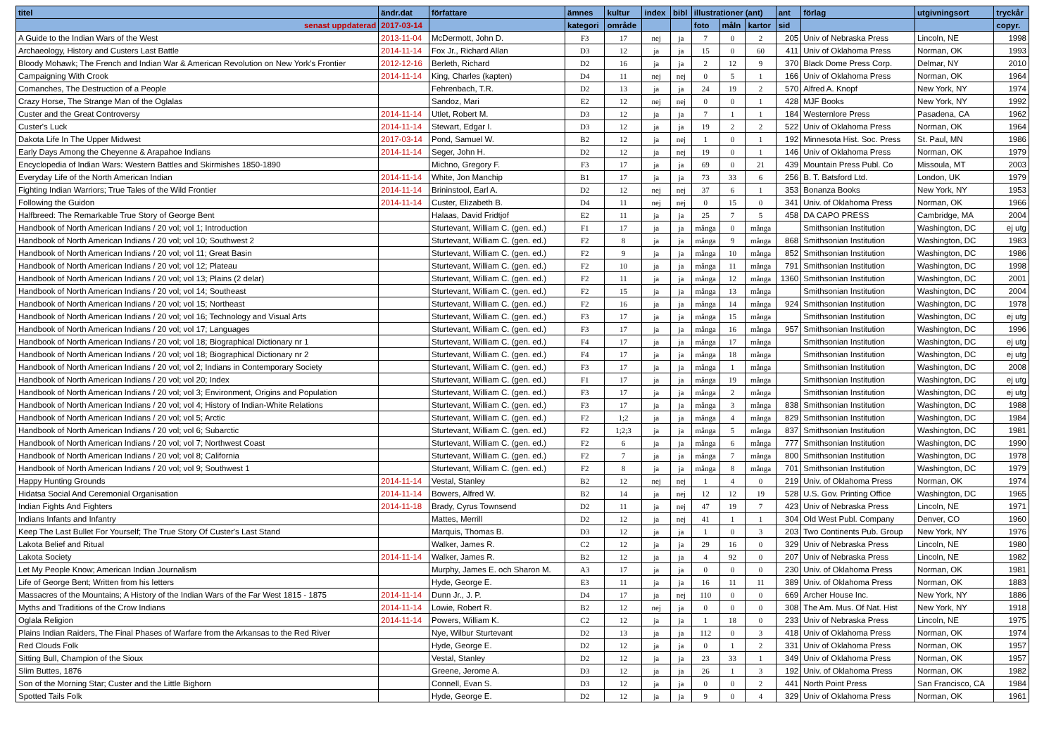| titel | ändr.dat | författare | ämnes | kultur | index | bibl | illustrationer (ant) | | | ant | förlag | utgivningsort | tryckår |
| --- | --- | --- | --- | --- | --- | --- | --- | --- | --- | --- | --- | --- | --- |
| senast uppdaterad | 2017-03-14 | | kategori | område | | | foto | måln | kartor | sid | | | copyr. |
| A Guide to the Indian Wars of the West | 2013-11-04 | McDermott, John D. | F3 | 17 | nej | ja | 7 | 0 | 2 | 205 | Univ of Nebraska Press | Lincoln, NE | 1998 |
| Archaeology, History and Custers Last Battle | 2014-11-14 | Fox Jr., Richard Allan | D3 | 12 | ja | ja | 15 | 0 | 60 | 411 | Univ of Oklahoma Press | Norman, OK | 1993 |
| Bloody Mohawk; The French and Indian War & American Revolution on New York's Frontier | 2012-12-16 | Berleth, Richard | D2 | 16 | ja | ja | 2 | 12 | 9 | 370 | Black Dome Press Corp. | Delmar, NY | 2010 |
| Campaigning With Crook | 2014-11-14 | King, Charles (kapten) | D4 | 11 | nej | nej | 0 | 5 | 1 | 166 | Univ of Oklahoma Press | Norman, OK | 1964 |
| Comanches, The Destruction of a People | | Fehrenbach, T.R. | D2 | 13 | ja | ja | 24 | 19 | 2 | 570 | Alfred A. Knopf | New York, NY | 1974 |
| Crazy Horse, The Strange Man of the Oglalas | | Sandoz, Mari | E2 | 12 | nej | nej | 0 | 0 | 1 | 428 | MJF Books | New York, NY | 1992 |
| Custer and the Great Controversy | 2014-11-14 | Utlet, Robert M. | D3 | 12 | ja | ja | 7 | 1 | 1 | 184 | Westernlore Press | Pasadena, CA | 1962 |
| Custer's Luck | 2014-11-14 | Stewart, Edgar I. | D3 | 12 | ja | ja | 19 | 2 | 2 | 522 | Univ of Oklahoma Press | Norman, OK | 1964 |
| Dakota Life In The Upper Midwest | 2017-03-14 | Pond, Samuel W. | B2 | 12 | ja | nej | 1 | 0 | 1 | 192 | Minnesota Hist. Soc. Press | St. Paul, MN | 1986 |
| Early Days Among the Cheyenne & Arapahoe Indians | 2014-11-14 | Seger, John H. | D2 | 12 | ja | nej | 19 | 0 | 1 | 146 | Univ of Oklahoma Press | Norman, OK | 1979 |
| Encyclopedia of Indian Wars: Western Battles and Skirmishes 1850-1890 | | Michno, Gregory F. | F3 | 17 | ja | ja | 69 | 0 | 21 | 439 | Mountain Press Publ. Co | Missoula, MT | 2003 |
| Everyday Life of the North American Indian | 2014-11-14 | White, Jon Manchip | B1 | 17 | ja | ja | 73 | 33 | 6 | 256 | B. T. Batsford Ltd. | London, UK | 1979 |
| Fighting Indian Warriors; True Tales of the Wild Frontier | 2014-11-14 | Brininstool, Earl A. | D2 | 12 | nej | nej | 37 | 6 | 1 | 353 | Bonanza Books | New York, NY | 1953 |
| Following the Guidon | 2014-11-14 | Custer, Elizabeth B. | D4 | 11 | nej | nej | 0 | 15 | 0 | 341 | Univ. of Oklahoma Press | Norman, OK | 1966 |
| Halfbreed: The Remarkable True Story of George Bent | | Halaas, David Fridtjof | E2 | 11 | ja | ja | 25 | 7 | 5 | 458 | DA CAPO PRESS | Cambridge, MA | 2004 |
| Handbook of North American Indians / 20 vol; vol 1; Introduction | | Sturtevant, William C. (gen. ed.) | F1 | 17 | ja | ja | många | 0 | många | | Smithsonian Institution | Washington, DC | ej utg |
| Handbook of North American Indians / 20 vol; vol 10; Southwest 2 | | Sturtevant, William C. (gen. ed.) | F2 | 8 | ja | ja | många | 9 | många | 868 | Smithsonian Institution | Washington, DC | 1983 |
| Handbook of North American Indians / 20 vol; vol 11; Great Basin | | Sturtevant, William C. (gen. ed.) | F2 | 9 | ja | ja | många | 10 | många | 852 | Smithsonian Institution | Washington, DC | 1986 |
| Handbook of North American Indians / 20 vol; vol 12; Plateau | | Sturtevant, William C. (gen. ed.) | F2 | 10 | ja | ja | många | 11 | många | 791 | Smithsonian Institution | Washington, DC | 1998 |
| Handbook of North American Indians / 20 vol; vol 13; Plains (2 delar) | | Sturtevant, William C. (gen. ed.) | F2 | 11 | ja | ja | många | 12 | många | 1360 | Smithsonian Institution | Washington, DC | 2001 |
| Handbook of North American Indians / 20 vol; vol 14; Southeast | | Sturtevant, William C. (gen. ed.) | F2 | 15 | ja | ja | många | 13 | många | | Smithsonian Institution | Washington, DC | 2004 |
| Handbook of North American Indians / 20 vol; vol 15; Northeast | | Sturtevant, William C. (gen. ed.) | F2 | 16 | ja | ja | många | 14 | många | 924 | Smithsonian Institution | Washington, DC | 1978 |
| Handbook of North American Indians / 20 vol; vol 16; Technology and Visual Arts | | Sturtevant, William C. (gen. ed.) | F3 | 17 | ja | ja | många | 15 | många | | Smithsonian Institution | Washington, DC | ej utg |
| Handbook of North American Indians / 20 vol; vol 17; Languages | | Sturtevant, William C. (gen. ed.) | F3 | 17 | ja | ja | många | 16 | många | 957 | Smithsonian Institution | Washington, DC | 1996 |
| Handbook of North American Indians / 20 vol; vol 18; Biographical Dictionary nr 1 | | Sturtevant, William C. (gen. ed.) | F4 | 17 | ja | ja | många | 17 | många | | Smithsonian Institution | Washington, DC | ej utg |
| Handbook of North American Indians / 20 vol; vol 18; Biographical Dictionary nr 2 | | Sturtevant, William C. (gen. ed.) | F4 | 17 | ja | ja | många | 18 | många | | Smithsonian Institution | Washington, DC | ej utg |
| Handbook of North American Indians / 20 vol; vol 2; Indians in Contemporary Society | | Sturtevant, William C. (gen. ed.) | F3 | 17 | ja | ja | många | 1 | många | | Smithsonian Institution | Washington, DC | 2008 |
| Handbook of North American Indians / 20 vol; vol 20; Index | | Sturtevant, William C. (gen. ed.) | F1 | 17 | ja | ja | många | 19 | många | | Smithsonian Institution | Washington, DC | ej utg |
| Handbook of North American Indians / 20 vol; vol 3; Environment, Origins and Population | | Sturtevant, William C. (gen. ed.) | F3 | 17 | ja | ja | många | 2 | många | | Smithsonian Institution | Washington, DC | ej utg |
| Handbook of North American Indians / 20 vol; vol 4; History of Indian-White Relations | | Sturtevant, William C. (gen. ed.) | F3 | 17 | ja | ja | många | 3 | många | 838 | Smithsonian Institution | Washington, DC | 1988 |
| Handbook of North American Indians / 20 vol; vol 5; Arctic | | Sturtevant, William C. (gen. ed.) | F2 | 1;2 | ja | ja | många | 4 | många | 829 | Smithsonian Institution | Washington, DC | 1984 |
| Handbook of North American Indians / 20 vol; vol 6; Subarctic | | Sturtevant, William C. (gen. ed.) | F2 | 1;2;3 | ja | ja | många | 5 | många | 837 | Smithsonian Institution | Washington, DC | 1981 |
| Handbook of North American Indians / 20 vol; vol 7; Northwest Coast | | Sturtevant, William C. (gen. ed.) | F2 | 6 | ja | ja | många | 6 | många | 777 | Smithsonian Institution | Washington, DC | 1990 |
| Handbook of North American Indians / 20 vol; vol 8; California | | Sturtevant, William C. (gen. ed.) | F2 | 7 | ja | ja | många | 7 | många | 800 | Smithsonian Institution | Washington, DC | 1978 |
| Handbook of North American Indians / 20 vol; vol 9; Southwest 1 | | Sturtevant, William C. (gen. ed.) | F2 | 8 | ja | ja | många | 8 | många | 701 | Smithsonian Institution | Washington, DC | 1979 |
| Happy Hunting Grounds | 2014-11-14 | Vestal, Stanley | B2 | 12 | nej | nej | 1 | 4 | 0 | 219 | Univ. of Oklahoma Press | Norman, OK | 1974 |
| Hidatsa Social And Ceremonial Organisation | 2014-11-14 | Bowers, Alfred W. | B2 | 14 | ja | nej | 12 | 12 | 19 | 528 | U.S. Gov. Printing Office | Washington, DC | 1965 |
| Indian Fights And Fighters | 2014-11-18 | Brady, Cyrus Townsend | D2 | 11 | ja | nej | 47 | 19 | 7 | 423 | Univ of Nebraska Press | Lincoln, NE | 1971 |
| Indians Infants and Infantry | | Mattes, Merrill | D2 | 12 | ja | nej | 41 | 1 | 1 | 304 | Old West Publ. Company | Denver, CO | 1960 |
| Keep The Last Bullet For Yourself; The True Story Of Custer's Last Stand | | Marquis, Thomas B. | D3 | 12 | ja | ja | 1 | 0 | 3 | 203 | Two Continents Pub. Group | New York, NY | 1976 |
| Lakota Belief and Ritual | | Walker, James R. | C2 | 12 | ja | ja | 29 | 16 | 0 | 329 | Univ of Nebraska Press | Lincoln, NE | 1980 |
| Lakota Society | 2014-11-14 | Walker, James R. | B2 | 12 | ja | ja | 4 | 92 | 0 | 207 | Univ of Nebraska Press | Lincoln, NE | 1982 |
| Let My People Know; American Indian Journalism | | Murphy, James E. och Sharon M. | A3 | 17 | ja | ja | 0 | 0 | 0 | 230 | Univ. of Oklahoma Press | Norman, OK | 1981 |
| Life of George Bent; Written from his letters | | Hyde, George E. | E3 | 11 | ja | ja | 16 | 11 | 11 | 389 | Univ. of Oklahoma Press | Norman, OK | 1883 |
| Massacres of the Mountains; A History of the Indian Wars of the Far West 1815 - 1875 | 2014-11-14 | Dunn Jr., J. P. | D4 | 17 | ja | nej | 110 | 0 | 0 | 669 | Archer House Inc. | New York, NY | 1886 |
| Myths and Traditions of the Crow Indians | 2014-11-14 | Lowie, Robert R. | B2 | 12 | nej | ja | 0 | 0 | 0 | 308 | The Am. Mus. Of Nat. Hist | New York, NY | 1918 |
| Oglala Religion | 2014-11-14 | Powers, William K. | C2 | 12 | ja | ja | 1 | 18 | 0 | 233 | Univ of Nebraska Press | Lincoln, NE | 1975 |
| Plains Indian Raiders, The Final Phases of Warfare from the Arkansas to the Red River | | Nye, Wilbur Sturtevant | D2 | 13 | ja | ja | 112 | 0 | 3 | 418 | Univ of Oklahoma Press | Norman, OK | 1974 |
| Red Clouds Folk | | Hyde, George E. | D2 | 12 | ja | ja | 0 | 1 | 2 | 331 | Univ of Oklahoma Press | Norman, OK | 1957 |
| Sitting Bull, Champion of the Sioux | | Vestal, Stanley | D2 | 12 | ja | ja | 23 | 33 | 1 | 349 | Univ of Oklahoma Press | Norman, OK | 1957 |
| Slim Buttes, 1876 | | Greene, Jerome A. | D3 | 12 | ja | ja | 26 | 1 | 3 | 192 | Univ. of Oklahoma Press | Norman, OK | 1982 |
| Son of the Morning Star; Custer and the Little Bighorn | | Connell, Evan S. | D3 | 12 | ja | ja | 0 | 0 | 2 | 441 | North Point Press | San Francisco, CA | 1984 |
| Spotted Tails Folk | | Hyde, George E. | D2 | 12 | ja | ja | 9 | 0 | 4 | 329 | Univ of Oklahoma Press | Norman, OK | 1961 |